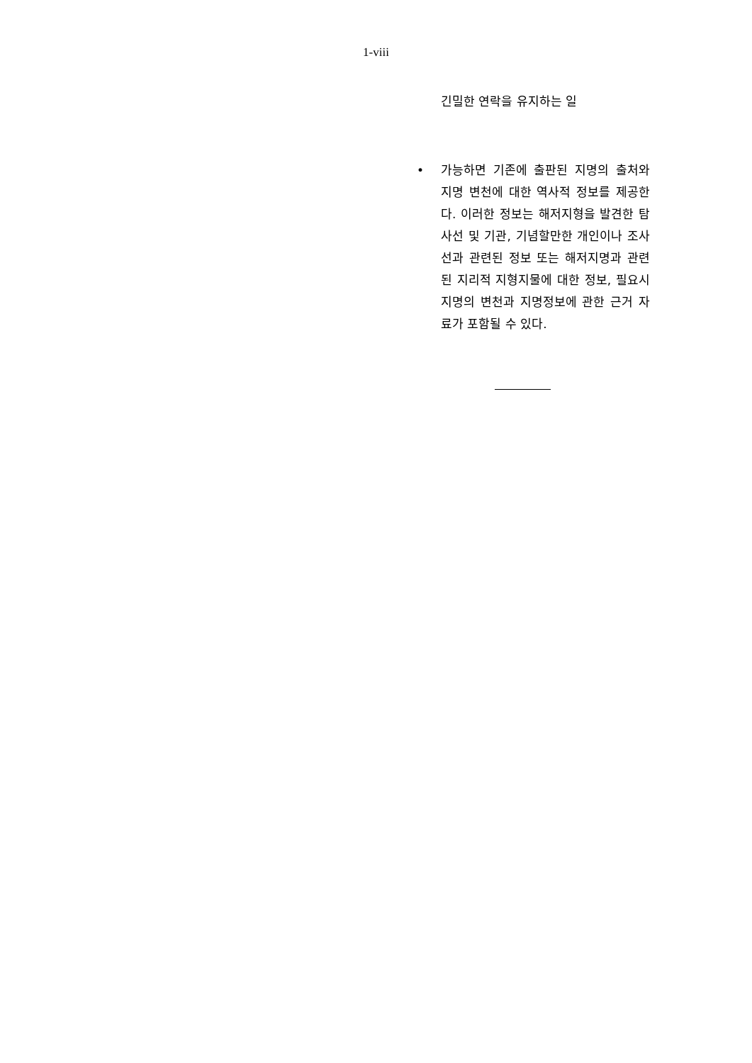1-viii
긴밀한 연락을 유지하는 일
• 가능하면 기존에 출판된 지명의 출처와 지명 변천에 대한 역사적 정보를 제공한다. 이러한 정보는 해저지형을 발견한 탐사선 및 기관, 기념할만한 개인이나 조사선과 관련된 정보 또는 해저지명과 관련된 지리적 지형지물에 대한 정보, 필요시 지명의 변천과 지명정보에 관한 근거 자료가 포함될 수 있다.